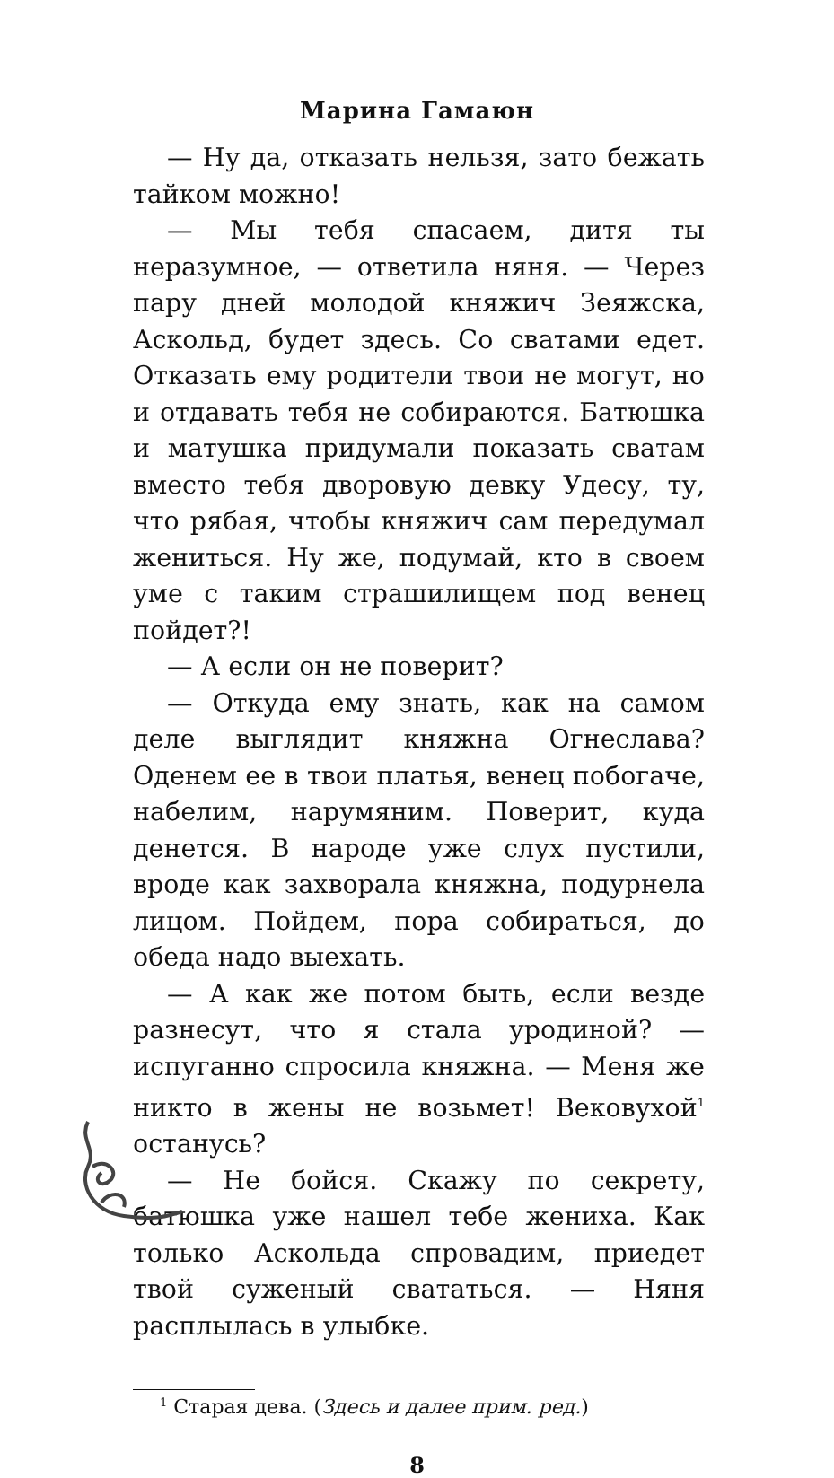Марина Гамаюн
— Ну да, отказать нельзя, зато бежать тайком можно!
— Мы тебя спасаем, дитя ты неразумное, — ответила няня. — Через пару дней молодой княжич Зеяжска, Аскольд, будет здесь. Со сватами едет. Отказать ему родители твои не могут, но и отдавать тебя не собираются. Батюшка и матушка придумали показать сватам вместо тебя дворовую девку Удесу, ту, что рябая, чтобы княжич сам передумал жениться. Ну же, подумай, кто в своем уме с таким страшилищем под венец пойдет?!
— А если он не поверит?
— Откуда ему знать, как на самом деле выглядит княжна Огнеслава? Оденем ее в твои платья, венец побогаче, набелим, нарумяним. Поверит, куда денется. В народе уже слух пустили, вроде как захворала княжна, подурнела лицом. Пойдем, пора собираться, до обеда надо выехать.
— А как же потом быть, если везде разнесут, что я стала уродиной? — испуганно спросила княжна. — Меня же никто в жены не возьмет! Вековухой<sup>1</sup> останусь?
— Не бойся. Скажу по секрету, батюшка уже нашел тебе жениха. Как только Аскольда спровадим, приедет твой суженый свататься. — Няня расплылась в улыбке.
<sup>1</sup> Старая дева. (Здесь и далее прим. ред.)
8